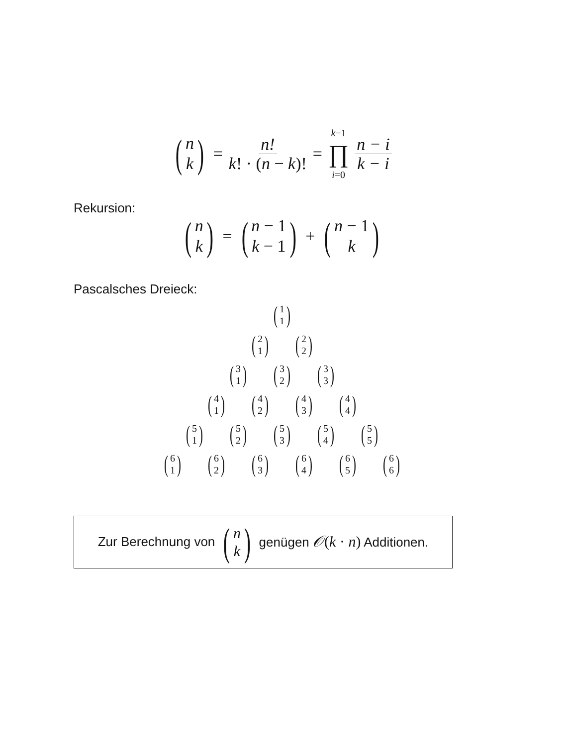(n k) = n! k! · (n − k)! = k−1 ∏ i=0 n − i k − i
Rekursion:
(n k) = (n − 1 k − 1) + (n − 1 k)
Pascalsches Dreieck:
(1 1)
(2 1) (2 2)
(3 1) (3 2) (3 3)
(4 1) (4 2) (4 3) (4 4)
(5 1) (5 2) (5 3) (5 4) (5 5)
(6 1) (6 2) (6 3) (6 4) (6 5) (6 6)
Zur Berechnung von (n k) genügen 𝒪(k · n) Additionen.